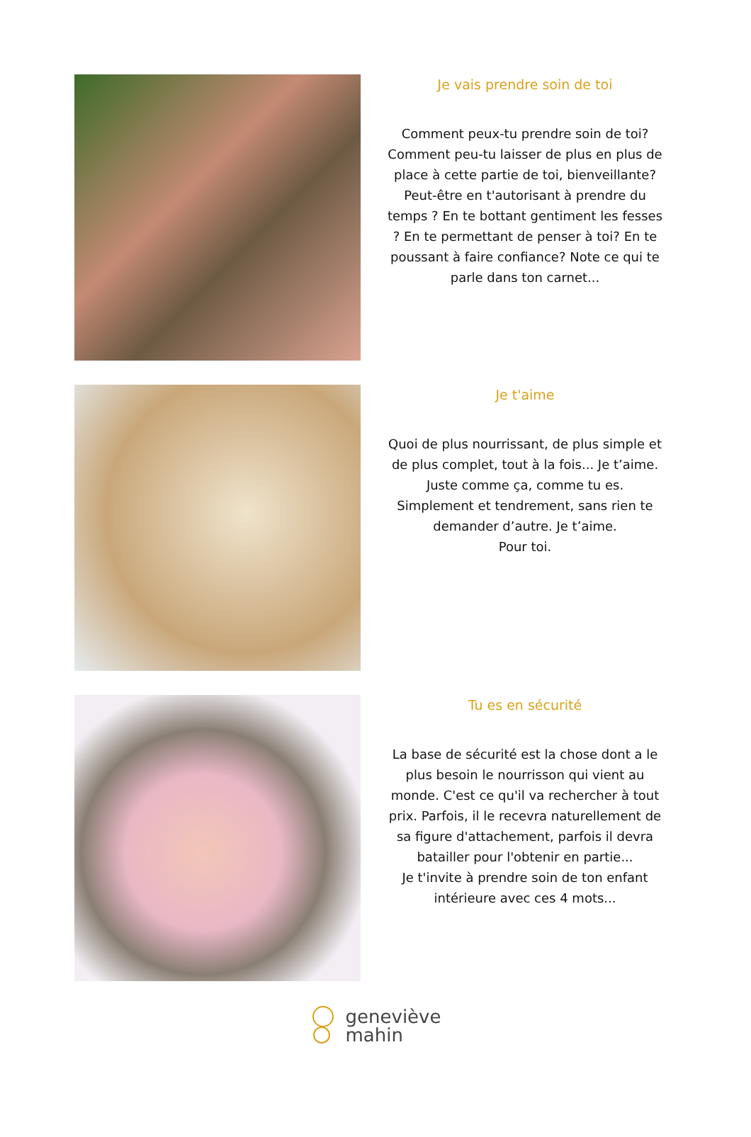Je vais prendre soin de toi
Comment peux-tu prendre soin de toi? Comment peu-tu laisser de plus en plus de place à cette partie de toi, bienveillante? Peut-être en t'autorisant à prendre du temps ? En te bottant gentiment les fesses ? En te permettant de penser à toi? En te poussant à faire confiance? Note ce qui te parle dans ton carnet...
Je t'aime
Quoi de plus nourrissant, de plus simple et de plus complet, tout à la fois... Je t’aime.
Juste comme ça, comme tu es.
Simplement et tendrement, sans rien te demander d’autre. Je t’aime.
Pour toi.
Tu es en sécurité
La base de sécurité est la chose dont a le plus besoin le nourrisson qui vient au monde. C'est ce qu'il va rechercher à tout prix. Parfois, il le recevra naturellement de sa figure d'attachement, parfois il devra batailler pour l'obtenir en partie...
Je t'invite à prendre soin de ton enfant intérieure avec ces 4 mots...
geneviève
mahin